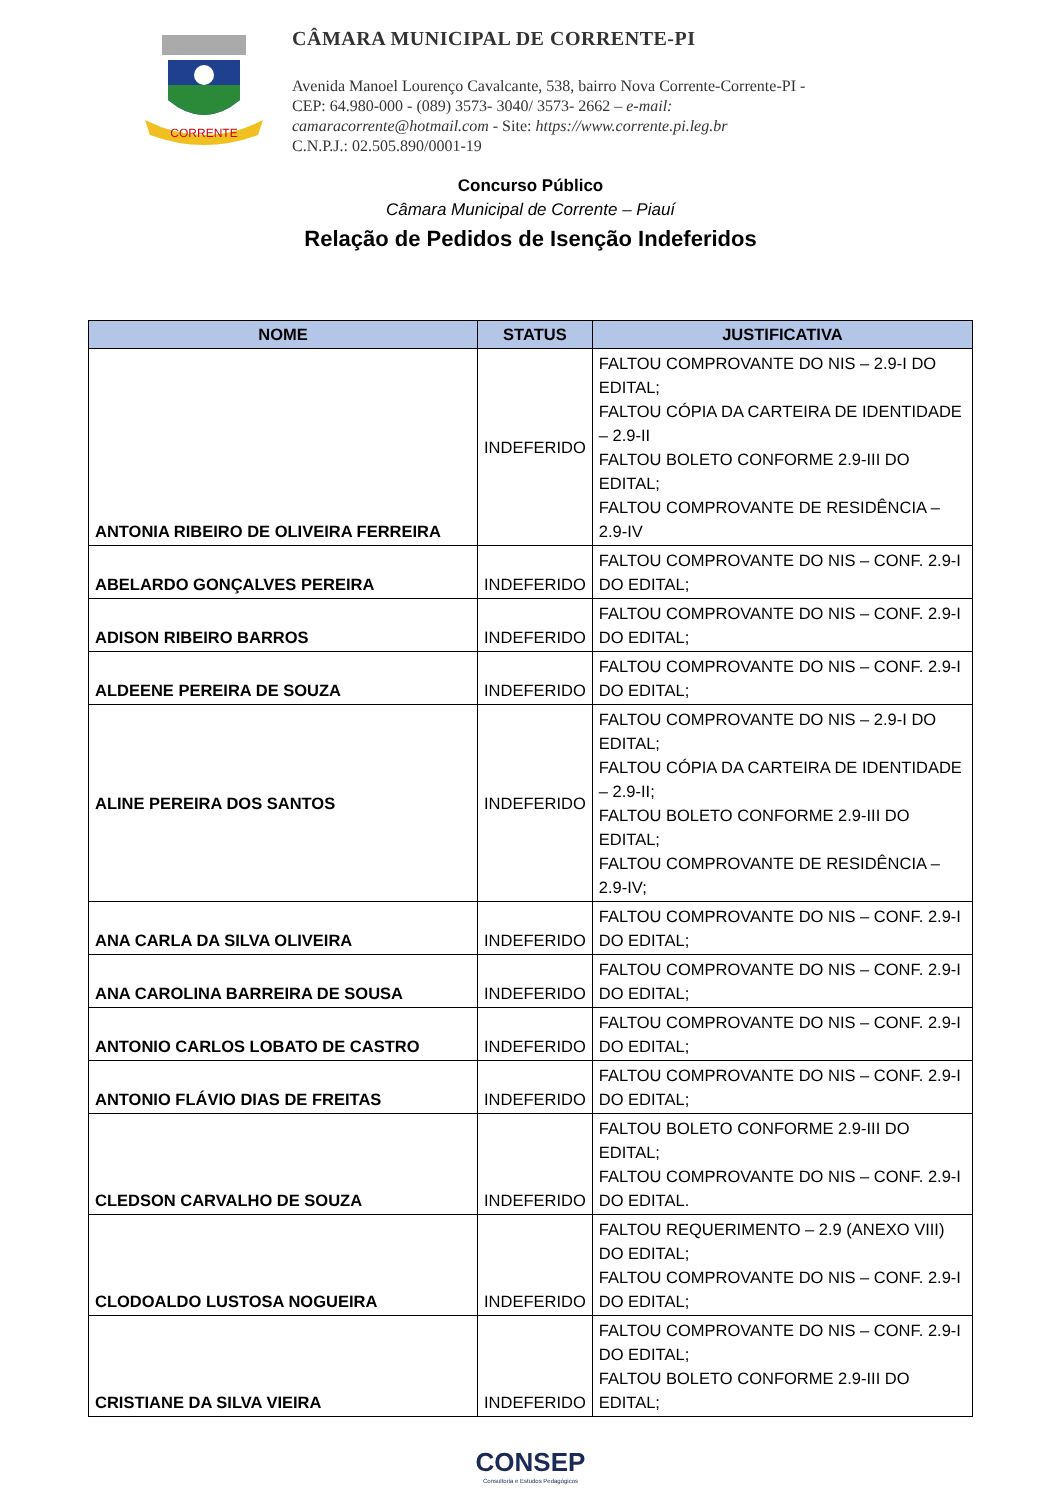CORRENTE
CÂMARA MUNICIPAL DE CORRENTE-PI
Avenida Manoel Lourenço Cavalcante, 538, bairro Nova Corrente-Corrente-PI - CEP: 64.980-000 - (089) 3573- 3040/ 3573- 2662 – e-mail: camaracorrente@hotmail.com - Site: https://www.corrente.pi.leg.br
C.N.P.J.: 02.505.890/0001-19
Concurso Público
Câmara Municipal de Corrente – Piauí
Relação de Pedidos de Isenção Indeferidos
| NOME | STATUS | JUSTIFICATIVA |
| --- | --- | --- |
| ANTONIA RIBEIRO DE OLIVEIRA FERREIRA | INDEFERIDO | FALTOU COMPROVANTE DO NIS – 2.9-I DO EDITAL; FALTOU CÓPIA DA CARTEIRA DE IDENTIDADE – 2.9-II FALTOU BOLETO CONFORME 2.9-III DO EDITAL; FALTOU COMPROVANTE DE RESIDÊNCIA – 2.9-IV |
| ABELARDO GONÇALVES PEREIRA | INDEFERIDO | FALTOU COMPROVANTE DO NIS – CONF. 2.9-I DO EDITAL; |
| ADISON RIBEIRO BARROS | INDEFERIDO | FALTOU COMPROVANTE DO NIS – CONF. 2.9-I DO EDITAL; |
| ALDEENE PEREIRA DE SOUZA | INDEFERIDO | FALTOU COMPROVANTE DO NIS – CONF. 2.9-I DO EDITAL; |
| ALINE PEREIRA DOS SANTOS | INDEFERIDO | FALTOU COMPROVANTE DO NIS – 2.9-I DO EDITAL; FALTOU CÓPIA DA CARTEIRA DE IDENTIDADE – 2.9-II; FALTOU BOLETO CONFORME 2.9-III DO EDITAL; FALTOU COMPROVANTE DE RESIDÊNCIA – 2.9-IV; |
| ANA CARLA DA SILVA OLIVEIRA | INDEFERIDO | FALTOU COMPROVANTE DO NIS – CONF. 2.9-I DO EDITAL; |
| ANA CAROLINA BARREIRA DE SOUSA | INDEFERIDO | FALTOU COMPROVANTE DO NIS – CONF. 2.9-I DO EDITAL; |
| ANTONIO CARLOS LOBATO DE CASTRO | INDEFERIDO | FALTOU COMPROVANTE DO NIS – CONF. 2.9-I DO EDITAL; |
| ANTONIO FLÁVIO DIAS DE FREITAS | INDEFERIDO | FALTOU COMPROVANTE DO NIS – CONF. 2.9-I DO EDITAL; |
| CLEDSON CARVALHO DE SOUZA | INDEFERIDO | FALTOU BOLETO CONFORME 2.9-III DO EDITAL; FALTOU COMPROVANTE DO NIS – CONF. 2.9-I DO EDITAL. |
| CLODOALDO LUSTOSA NOGUEIRA | INDEFERIDO | FALTOU REQUERIMENTO – 2.9 (ANEXO VIII) DO EDITAL; FALTOU COMPROVANTE DO NIS – CONF. 2.9-I DO EDITAL; |
| CRISTIANE DA SILVA VIEIRA | INDEFERIDO | FALTOU COMPROVANTE DO NIS – CONF. 2.9-I DO EDITAL; FALTOU BOLETO CONFORME 2.9-III DO EDITAL; |
CONSEP
Consultoria e Estudos Pedagógicos